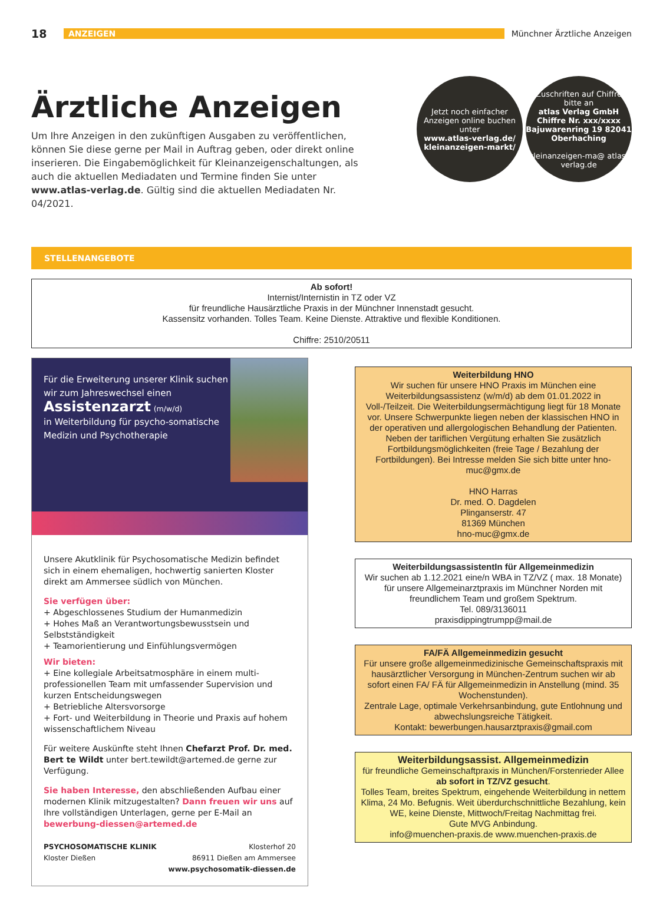18 ANZEIGEN Münchner Ärztliche Anzeigen
Ärztliche Anzeigen
Um Ihre Anzeigen in den zukünftigen Ausgaben zu veröffentlichen, können Sie diese gerne per Mail in Auftrag geben, oder direkt online inserieren. Die Eingabemöglichkeit für Kleinanzeigenschaltungen, als auch die aktuellen Mediadaten und Termine finden Sie unter www.atlas-verlag.de. Gültig sind die aktuellen Mediadaten Nr. 04/2021.
Jetzt noch einfacher Anzeigen online buchen unter
www.atlas-verlag.de/ kleinanzeigen-markt/
Zuschriften auf Chiffre bitte an
atlas Verlag GmbH Chiffre Nr. xxx/xxxx Bajuwarenring 19 82041 Oberhaching
kleinanzeigen-ma@ atlas-verlag.de
STELLENANGEBOTE
Ab sofort!
Internist/Internistin in TZ oder VZ
für freundliche Hausärztliche Praxis in der Münchner Innenstadt gesucht.
Kassensitz vorhanden. Tolles Team. Keine Dienste. Attraktive und flexible Konditionen.
Chiffre: 2510/20511
Für die Erweiterung unserer Klinik suchen wir zum Jahreswechsel einen
Assistenzarzt (m/w/d)
in Weiterbildung für psycho-somatische Medizin und Psychotherapie
Unsere Akutklinik für Psychosomatische Medizin befindet sich in einem ehemaligen, hochwertig sanierten Kloster direkt am Ammersee südlich von München.
Sie verfügen über:
+ Abgeschlossenes Studium der Humanmedizin
+ Hohes Maß an Verantwortungsbewusstsein und Selbstständigkeit
+ Teamorientierung und Einfühlungsvermögen
Wir bieten:
+ Eine kollegiale Arbeitsatmosphäre in einem multi-professionellen Team mit umfassender Supervision und kurzen Entscheidungswegen
+ Betriebliche Altersvorsorge
+ Fort- und Weiterbildung in Theorie und Praxis auf hohem wissenschaftlichem Niveau
Für weitere Auskünfte steht Ihnen Chefarzt Prof. Dr. med. Bert te Wildt unter bert.tewildt@artemed.de gerne zur Verfügung.
Sie haben Interesse, den abschließenden Aufbau einer modernen Klinik mitzugestalten? Dann freuen wir uns auf Ihre vollständigen Unterlagen, gerne per E-Mail an bewerbung-diessen@artemed.de
PSYCHOSOMATISCHE KLINIK
Kloster Dießen
Klosterhof 20
86911 Dießen am Ammersee
www.psychosomatik-diessen.de
Weiterbildung HNO
Wir suchen für unsere HNO Praxis im München eine Weiterbildungsassistenz (w/m/d) ab dem 01.01.2022 in Voll-/Teilzeit. Die Weiterbildungsermächtigung liegt für 18 Monate vor. Unsere Schwerpunkte liegen neben der klassischen HNO in der operativen und allergologischen Behandlung der Patienten. Neben der tariflichen Vergütung erhalten Sie zusätzlich Fortbildungsmöglichkeiten (freie Tage / Bezahlung der Fortbildungen). Bei Intresse melden Sie sich bitte unter hno-muc@gmx.de
HNO Harras
Dr. med. O. Dagdelen
Plinganserstr. 47
81369 München
hno-muc@gmx.de
WeiterbildungsassistentIn für Allgemeinmedizin
Wir suchen ab 1.12.2021 eine/n WBA in TZ/VZ ( max. 18 Monate) für unsere Allgemeinarztpraxis im Münchner Norden mit freundlichem Team und großem Spektrum.
Tel. 089/3136011
praxisdippingtrumpp@mail.de
FA/FÄ Allgemeinmedizin gesucht
Für unsere große allgemeinmedizinische Gemeinschaftspraxis mit hausärztlicher Versorgung in München-Zentrum suchen wir ab sofort einen FA/ FÄ für Allgemeinmedizin in Anstellung (mind. 35 Wochenstunden).
Zentrale Lage, optimale Verkehrsanbindung, gute Entlohnung und abwechslungsreiche Tätigkeit.
Kontakt: bewerbungen.hausarztpraxis@gmail.com
Weiterbildungsassist. Allgemeinmedizin
für freundliche Gemeinschaftpraxis in München/Forstenrieder Allee
ab sofort in TZ/VZ gesucht.
Tolles Team, breites Spektrum, eingehende Weiterbildung in nettem Klima, 24 Mo. Befugnis. Weit überdurchschnittliche Bezahlung, kein WE, keine Dienste, Mittwoch/Freitag Nachmittag frei.
Gute MVG Anbindung.
info@muenchen-praxis.de www.muenchen-praxis.de